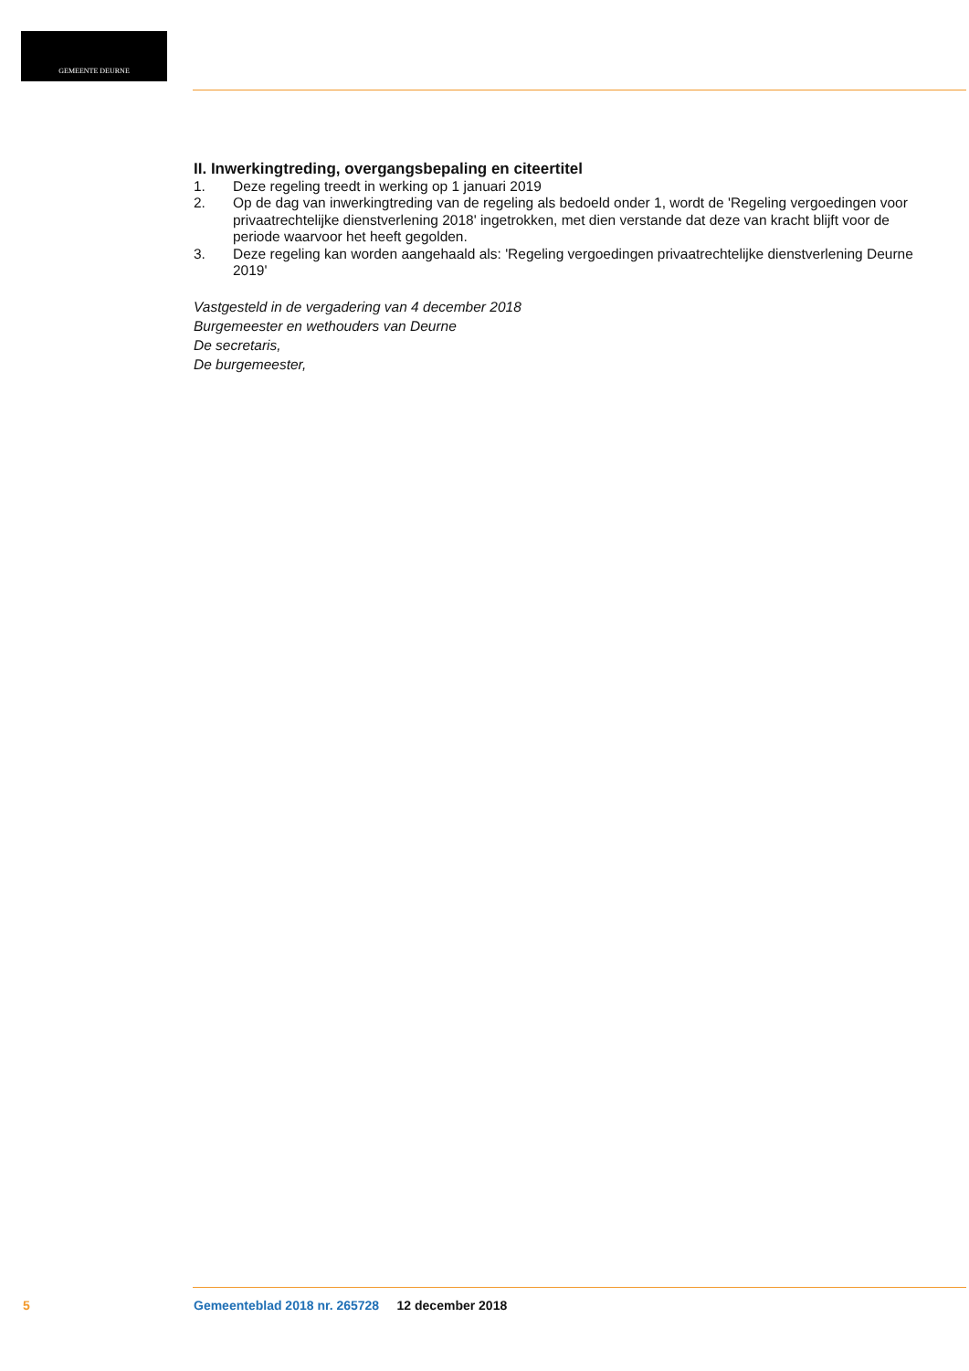GEMEENTE DEURNE
II. Inwerkingtreding, overgangsbepaling en citeertitel
1. Deze regeling treedt in werking op 1 januari 2019
2. Op de dag van inwerkingtreding van de regeling als bedoeld onder 1, wordt de 'Regeling vergoedingen voor privaatrechtelijke dienstverlening 2018' ingetrokken, met dien verstande dat deze van kracht blijft voor de periode waarvoor het heeft gegolden.
3. Deze regeling kan worden aangehaald als: 'Regeling vergoedingen privaatrechtelijke dienstverlening Deurne 2019'
Vastgesteld in de vergadering van 4 december 2018
Burgemeester en wethouders van Deurne
De secretaris,
De burgemeester,
5 Gemeenteblad 2018 nr. 265728 12 december 2018